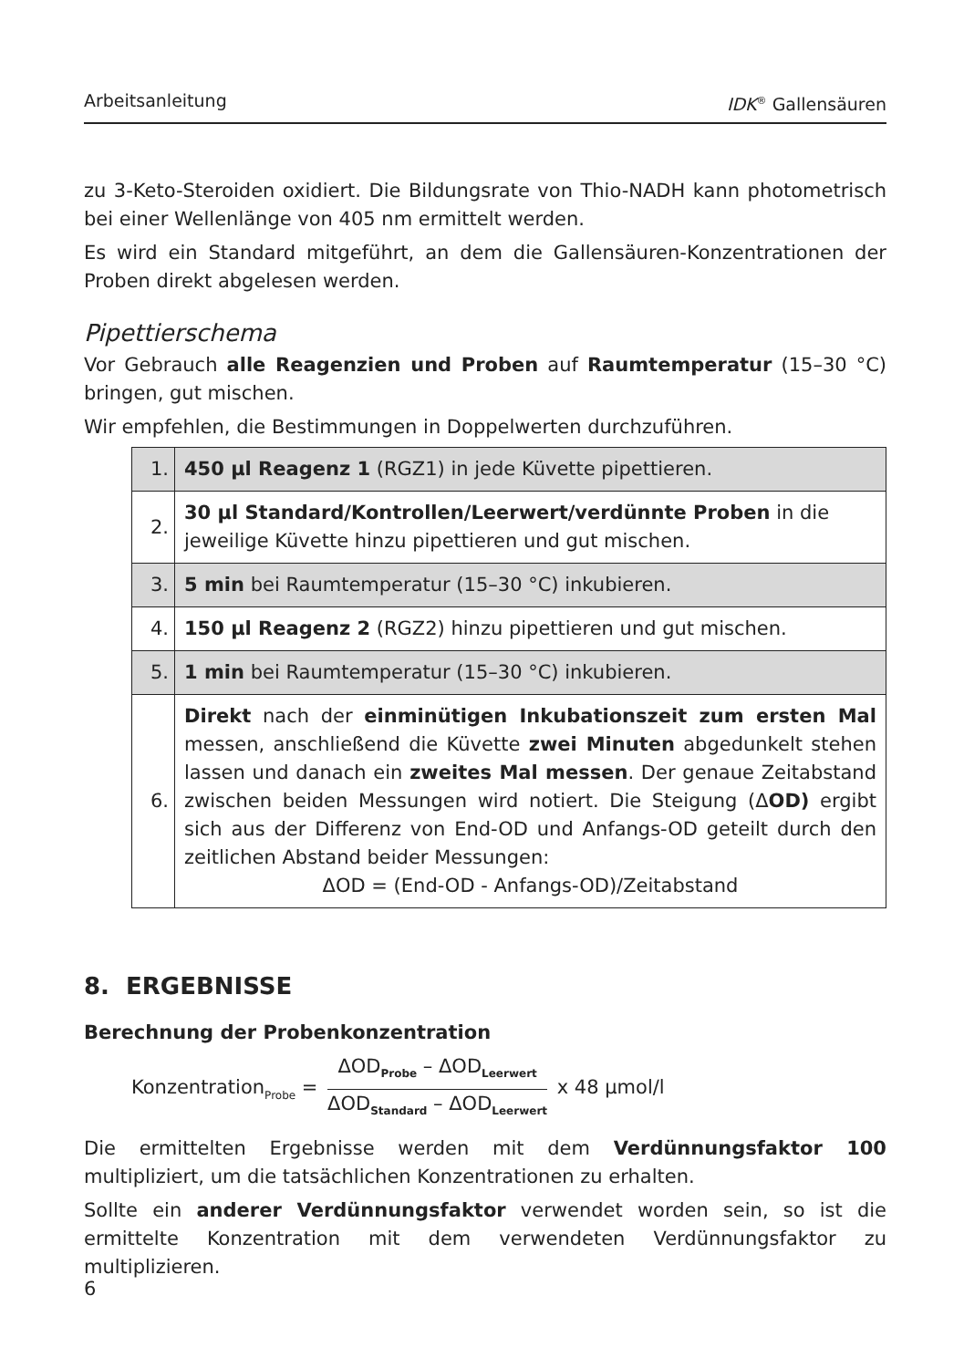Arbeitsanleitung IDK<sup>®</sup> Gallensäuren
zu 3-Keto-Steroiden oxidiert. Die Bildungsrate von Thio-NADH kann photometrisch bei einer Wellenlänge von 405 nm ermittelt werden.
Es wird ein Standard mitgeführt, an dem die Gallensäuren-Konzentrationen der Proben direkt abgelesen werden.
Pipettierschema
Vor Gebrauch alle Reagenzien und Proben auf Raumtemperatur (15–30 °C) bringen, gut mischen.
Wir empfehlen, die Bestimmungen in Doppelwerten durchzuführen.
| 1. | 450 µl Reagenz 1 (RGZ1) in jede Küvette pipettieren. |
| 2. | 30 µl Standard/Kontrollen/Leerwert/verdünnte Proben in die jeweilige Küvette hinzu pipettieren und gut mischen. |
| 3. | 5 min bei Raumtemperatur (15–30 °C) inkubieren. |
| 4. | 150 µl Reagenz 2 (RGZ2) hinzu pipettieren und gut mischen. |
| 5. | 1 min bei Raumtemperatur (15–30 °C) inkubieren. |
| 6. | Direkt nach der einminütigen Inkubationszeit zum ersten Mal messen, anschließend die Küvette zwei Minuten abgedunkelt stehen lassen und danach ein zweites Mal messen . Der genaue Zeitabstand zwischen beiden Messungen wird notiert. Die Steigung (Δ OD) ergibt sich aus der Differenz von End-OD und Anfangs-OD geteilt durch den zeitlichen Abstand beider Messungen: ΔOD = (End-OD - Anfangs-OD)/Zeitabstand |
8. ERGEBNISSE
Berechnung der Probenkonzentration
Konzentration<sub>Probe</sub> = ΔOD<sub>Probe</sub> – ΔOD<sub>Leerwert</sub> ΔOD<sub>Standard</sub> – ΔOD<sub>Leerwert</sub> x 48 µmol/l
Die ermittelten Ergebnisse werden mit dem Verdünnungsfaktor 100 multipliziert, um die tatsächlichen Konzentrationen zu erhalten.
Sollte ein anderer Verdünnungsfaktor verwendet worden sein, so ist die ermittelte Konzentration mit dem verwendeten Verdünnungsfaktor zu multiplizieren.
6